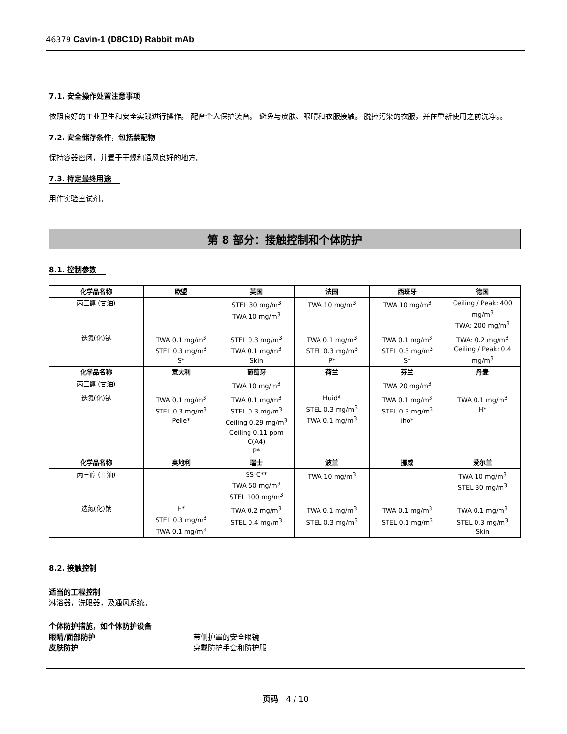46379 Cavin-1 (D8C1D) Rabbit mAb
7.1. 安全操作处置注意事项
依照良好的工业卫生和安全实践进行操作。 配备个人保护装备。 避免与皮肤、眼睛和衣服接触。 脱掉污染的衣服，并在重新使用之前洗净。。
7.2. 安全储存条件，包括禁配物
保持容器密闭，并置于干燥和通风良好的地方。
7.3. 特定最终用途
用作实验室试剂。
第 8 部分：接触控制和个体防护
8.1. 控制参数
| 化学品名称 | 欧盟 | 英国 | 法国 | 西班牙 | 德国 |
| --- | --- | --- | --- | --- | --- |
| 丙三醇 (甘油) | | STEL 30 mg/m<sup>3</sup> TWA 10 mg/m<sup>3</sup> | TWA 10 mg/m<sup>3</sup> | TWA 10 mg/m<sup>3</sup> | Ceiling / Peak: 400 mg/m<sup>3</sup> TWA: 200 mg/m<sup>3</sup> |
| 迭氮(化)钠 | TWA 0.1 mg/m<sup>3</sup> STEL 0.3 mg/m<sup>3</sup> S* | STEL 0.3 mg/m<sup>3</sup> TWA 0.1 mg/m<sup>3</sup> Skin | TWA 0.1 mg/m<sup>3</sup> STEL 0.3 mg/m<sup>3</sup> P* | TWA 0.1 mg/m<sup>3</sup> STEL 0.3 mg/m<sup>3</sup> S* | TWA: 0.2 mg/m<sup>3</sup> Ceiling / Peak: 0.4 mg/m<sup>3</sup> |
| 化学品名称 | 意大利 | 葡萄牙 | 荷兰 | 芬兰 | 丹麦 |
| 丙三醇 (甘油) | | TWA 10 mg/m<sup>3</sup> | | TWA 20 mg/m<sup>3</sup> | |
| 迭氮(化)钠 | TWA 0.1 mg/m<sup>3</sup> STEL 0.3 mg/m<sup>3</sup> Pelle* | TWA 0.1 mg/m<sup>3</sup> STEL 0.3 mg/m<sup>3</sup> Ceiling 0.29 mg/m<sup>3</sup> Ceiling 0.11 ppm C(A4) P* | Huid* STEL 0.3 mg/m<sup>3</sup> TWA 0.1 mg/m<sup>3</sup> | TWA 0.1 mg/m<sup>3</sup> STEL 0.3 mg/m<sup>3</sup> iho* | TWA 0.1 mg/m<sup>3</sup> H* |
| 化学品名称 | 奥地利 | 瑞士 | 波兰 | 挪威 | 爱尔兰 |
| 丙三醇 (甘油) | | SS-C** TWA 50 mg/m<sup>3</sup> STEL 100 mg/m<sup>3</sup> | TWA 10 mg/m<sup>3</sup> | | TWA 10 mg/m<sup>3</sup> STEL 30 mg/m<sup>3</sup> |
| 迭氮(化)钠 | H* STEL 0.3 mg/m<sup>3</sup> TWA 0.1 mg/m<sup>3</sup> | TWA 0.2 mg/m<sup>3</sup> STEL 0.4 mg/m<sup>3</sup> | TWA 0.1 mg/m<sup>3</sup> STEL 0.3 mg/m<sup>3</sup> | TWA 0.1 mg/m<sup>3</sup> STEL 0.1 mg/m<sup>3</sup> | TWA 0.1 mg/m<sup>3</sup> STEL 0.3 mg/m<sup>3</sup> Skin |
8.2. 接触控制
适当的工程控制
淋浴器，洗眼器，及通风系统。
个体防护措施，如个体防护设备
眼睛/面部防护 带侧护罩的安全眼镜
皮肤防护 穿戴防护手套和防护服
页码 4 / 10